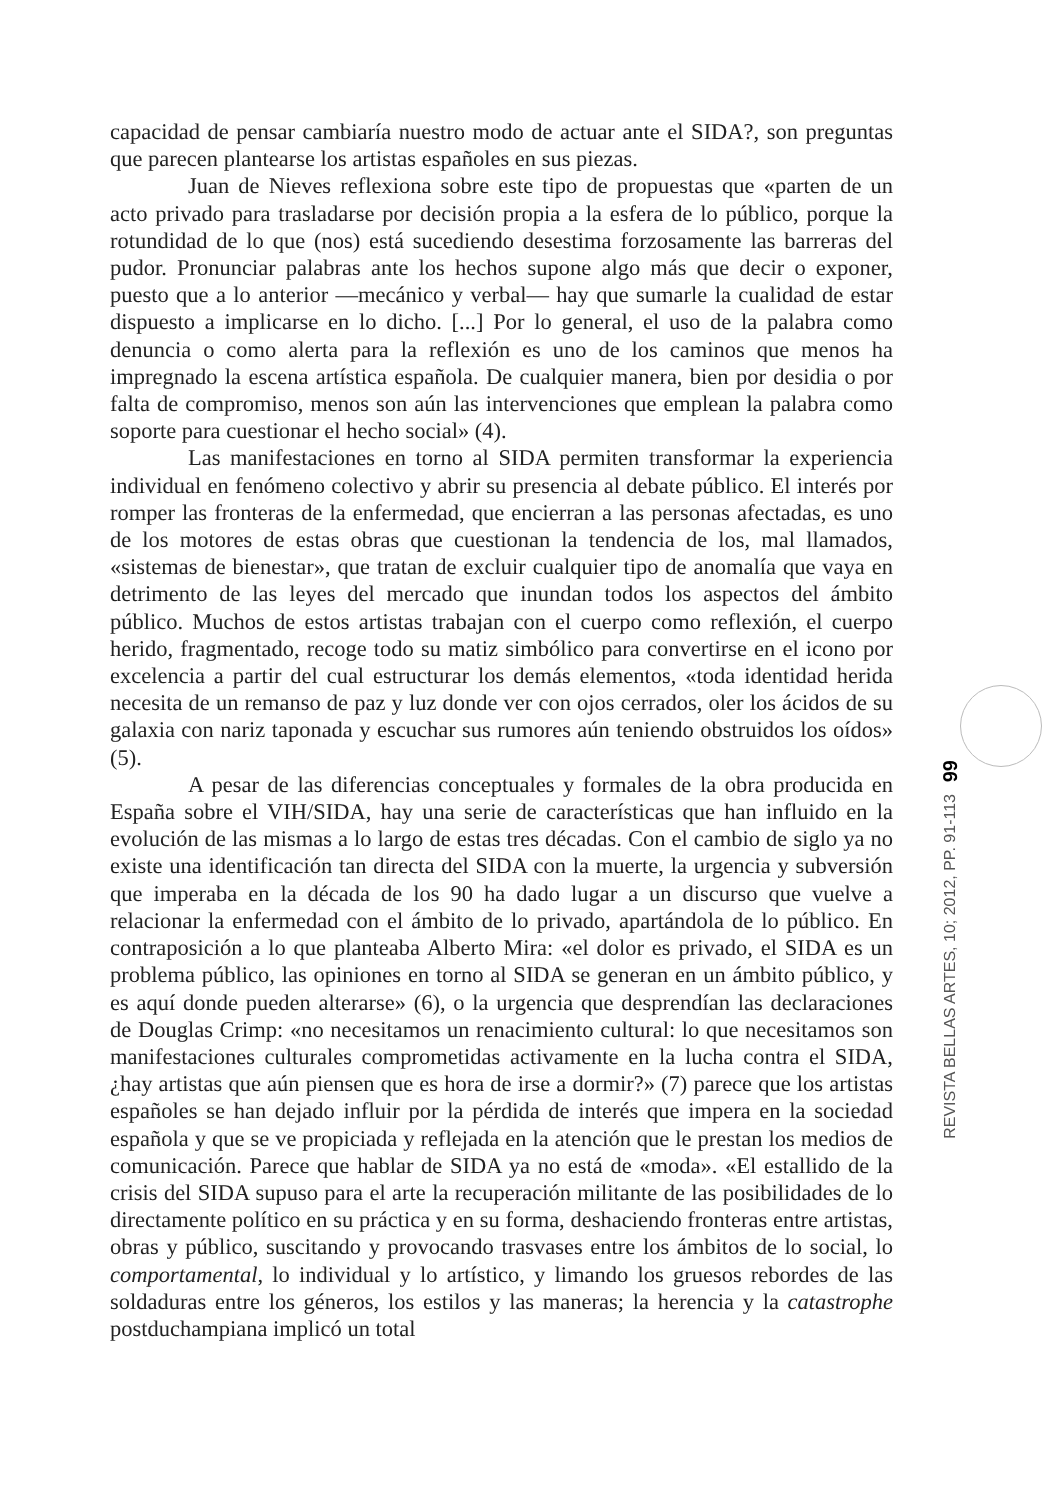capacidad de pensar cambiaría nuestro modo de actuar ante el SIDA?, son preguntas que parecen plantearse los artistas españoles en sus piezas.
Juan de Nieves reflexiona sobre este tipo de propuestas que «parten de un acto privado para trasladarse por decisión propia a la esfera de lo público, porque la rotundidad de lo que (nos) está sucediendo desestima forzosamente las barreras del pudor. Pronunciar palabras ante los hechos supone algo más que decir o exponer, puesto que a lo anterior —mecánico y verbal— hay que sumarle la cualidad de estar dispuesto a implicarse en lo dicho. [...] Por lo general, el uso de la palabra como denuncia o como alerta para la reflexión es uno de los caminos que menos ha impregnado la escena artística española. De cualquier manera, bien por desidia o por falta de compromiso, menos son aún las intervenciones que emplean la palabra como soporte para cuestionar el hecho social» (4).
Las manifestaciones en torno al SIDA permiten transformar la experiencia individual en fenómeno colectivo y abrir su presencia al debate público. El interés por romper las fronteras de la enfermedad, que encierran a las personas afectadas, es uno de los motores de estas obras que cuestionan la tendencia de los, mal llamados, «sistemas de bienestar», que tratan de excluir cualquier tipo de anomalía que vaya en detrimento de las leyes del mercado que inundan todos los aspectos del ámbito público. Muchos de estos artistas trabajan con el cuerpo como reflexión, el cuerpo herido, fragmentado, recoge todo su matiz simbólico para convertirse en el icono por excelencia a partir del cual estructurar los demás elementos, «toda identidad herida necesita de un remanso de paz y luz donde ver con ojos cerrados, oler los ácidos de su galaxia con nariz taponada y escuchar sus rumores aún teniendo obstruidos los oídos» (5).
A pesar de las diferencias conceptuales y formales de la obra producida en España sobre el VIH/SIDA, hay una serie de características que han influido en la evolución de las mismas a lo largo de estas tres décadas. Con el cambio de siglo ya no existe una identificación tan directa del SIDA con la muerte, la urgencia y subversión que imperaba en la década de los 90 ha dado lugar a un discurso que vuelve a relacionar la enfermedad con el ámbito de lo privado, apartándola de lo público. En contraposición a lo que planteaba Alberto Mira: «el dolor es privado, el SIDA es un problema público, las opiniones en torno al SIDA se generan en un ámbito público, y es aquí donde pueden alterarse» (6), o la urgencia que desprendían las declaraciones de Douglas Crimp: «no necesitamos un renacimiento cultural: lo que necesitamos son manifestaciones culturales comprometidas activamente en la lucha contra el SIDA, ¿hay artistas que aún piensen que es hora de irse a dormir?» (7) parece que los artistas españoles se han dejado influir por la pérdida de interés que impera en la sociedad española y que se ve propiciada y reflejada en la atención que le prestan los medios de comunicación. Parece que hablar de SIDA ya no está de «moda». «El estallido de la crisis del SIDA supuso para el arte la recuperación militante de las posibilidades de lo directamente político en su práctica y en su forma, deshaciendo fronteras entre artistas, obras y público, suscitando y provocando trasvases entre los ámbitos de lo social, lo comportamental, lo individual y lo artístico, y limando los gruesos rebordes de las soldaduras entre los géneros, los estilos y las maneras; la herencia y la catastrophe postduchampiana implicó un total
99
REVISTA BELLAS ARTES, 10; 2012, PP. 91-113